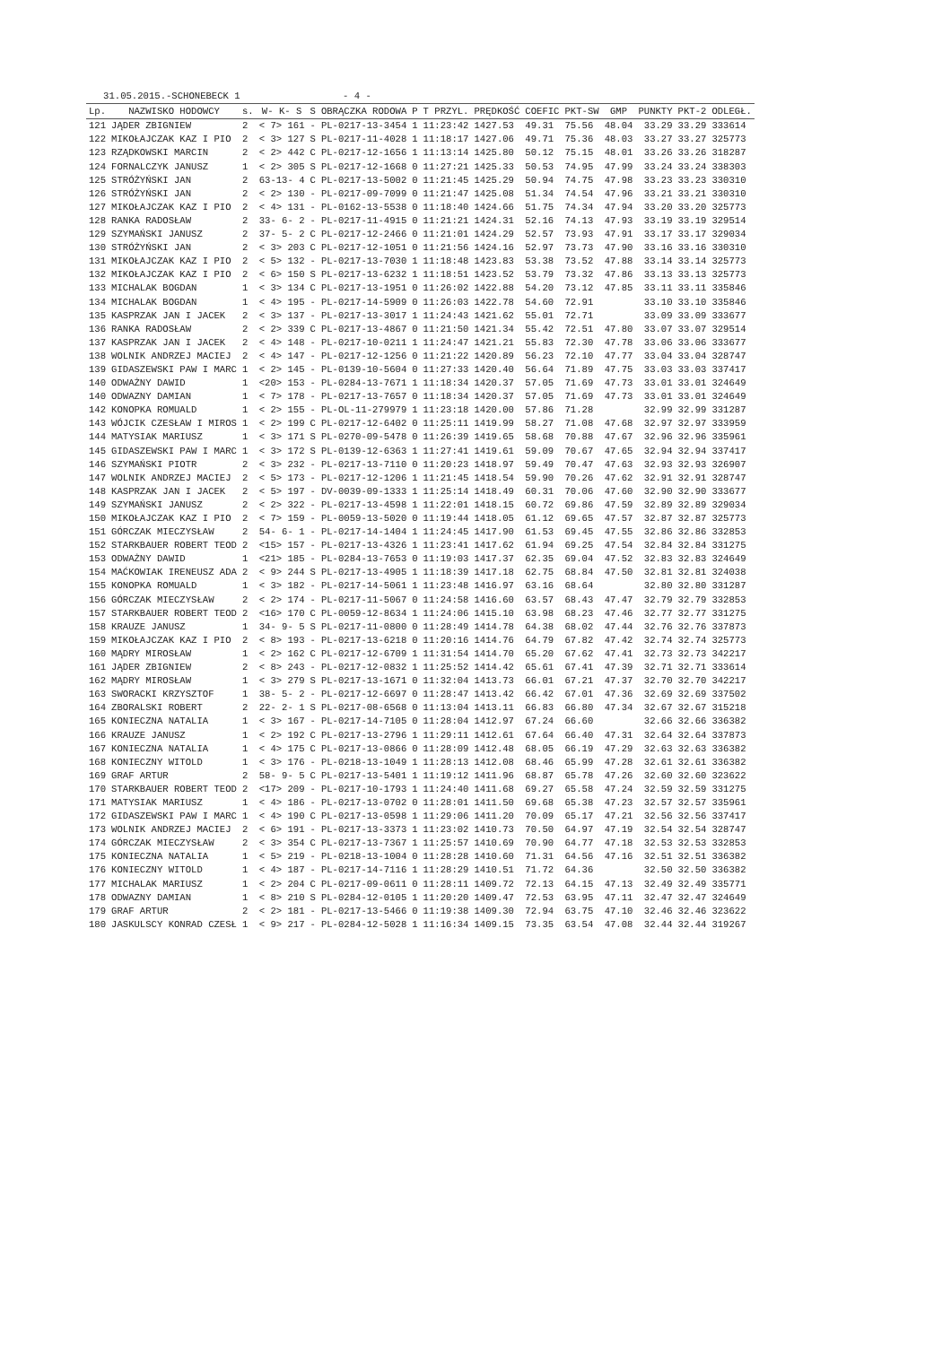31.05.2015.-SCHONEBECK 1                  - 4 -
| Lp. | NAZWISKO HODOWCY | s. | W- K- S | S | OBRĄCZKA RODOWA | P | T PRZYL. | PRĘDKOŚĆ | COEFIC | PKT-SW | GMP | PUNKTY | PKT-2 | ODLEGŁ. |
| --- | --- | --- | --- | --- | --- | --- | --- | --- | --- | --- | --- | --- | --- | --- |
| 121 | JĄDER ZBIGNIEW | 2 | < 7> 161 | - | PL-0217-13-3454 | 1 | 11:23:42 | 1427.53 | 49.31 | 75.56 | 48.04 | 33.29 | 33.29 | 333614 |
| 122 | MIKOŁAJCZAK KAZ I PIO | 2 | < 3> 127 | S | PL-0217-11-4028 | 1 | 11:18:17 | 1427.06 | 49.71 | 75.36 | 48.03 | 33.27 | 33.27 | 325773 |
| 123 | RZĄDKOWSKI MARCIN | 2 | < 2> 442 | C | PL-0217-12-1656 | 1 | 11:13:14 | 1425.80 | 50.12 | 75.15 | 48.01 | 33.26 | 33.26 | 318287 |
| 124 | FORNALCZYK JANUSZ | 1 | < 2> 305 | S | PL-0217-12-1668 | 0 | 11:27:21 | 1425.33 | 50.53 | 74.95 | 47.99 | 33.24 | 33.24 | 338303 |
| 125 | STRÓŻYŃSKI JAN | 2 | 63-13- 4 | C | PL-0217-13-5002 | 0 | 11:21:45 | 1425.29 | 50.94 | 74.75 | 47.98 | 33.23 | 33.23 | 330310 |
| 126 | STRÓŻYŃSKI JAN | 2 | < 2> 130 | - | PL-0217-09-7099 | 0 | 11:21:47 | 1425.08 | 51.34 | 74.54 | 47.96 | 33.21 | 33.21 | 330310 |
| 127 | MIKOŁAJCZAK KAZ I PIO | 2 | < 4> 131 | - | PL-0162-13-5538 | 0 | 11:18:40 | 1424.66 | 51.75 | 74.34 | 47.94 | 33.20 | 33.20 | 325773 |
| 128 | RANKA RADOSŁAW | 2 | 33- 6- 2 | - | PL-0217-11-4915 | 0 | 11:21:21 | 1424.31 | 52.16 | 74.13 | 47.93 | 33.19 | 33.19 | 329514 |
| 129 | SZYMAŃSKI JANUSZ | 2 | 37- 5- 2 | C | PL-0217-12-2466 | 0 | 11:21:01 | 1424.29 | 52.57 | 73.93 | 47.91 | 33.17 | 33.17 | 329034 |
| 130 | STRÓŻYŃSKI JAN | 2 | < 3> 203 | C | PL-0217-12-1051 | 0 | 11:21:56 | 1424.16 | 52.97 | 73.73 | 47.90 | 33.16 | 33.16 | 330310 |
| 131 | MIKOŁAJCZAK KAZ I PIO | 2 | < 5> 132 | - | PL-0217-13-7030 | 1 | 11:18:48 | 1423.83 | 53.38 | 73.52 | 47.88 | 33.14 | 33.14 | 325773 |
| 132 | MIKOŁAJCZAK KAZ I PIO | 2 | < 6> 150 | S | PL-0217-13-6232 | 1 | 11:18:51 | 1423.52 | 53.79 | 73.32 | 47.86 | 33.13 | 33.13 | 325773 |
| 133 | MICHALAK BOGDAN | 1 | < 3> 134 | C | PL-0217-13-1951 | 0 | 11:26:02 | 1422.88 | 54.20 | 73.12 | 47.85 | 33.11 | 33.11 | 335846 |
| 134 | MICHALAK BOGDAN | 1 | < 4> 195 | - | PL-0217-14-5909 | 0 | 11:26:03 | 1422.78 | 54.60 | 72.91 | | 33.10 | 33.10 | 335846 |
| 135 | KASPRZAK JAN I JACEK | 2 | < 3> 137 | - | PL-0217-13-3017 | 1 | 11:24:43 | 1421.62 | 55.01 | 72.71 | | 33.09 | 33.09 | 333677 |
| 136 | RANKA RADOSŁAW | 2 | < 2> 339 | C | PL-0217-13-4867 | 0 | 11:21:50 | 1421.34 | 55.42 | 72.51 | 47.80 | 33.07 | 33.07 | 329514 |
| 137 | KASPRZAK JAN I JACEK | 2 | < 4> 148 | - | PL-0217-10-0211 | 1 | 11:24:47 | 1421.21 | 55.83 | 72.30 | 47.78 | 33.06 | 33.06 | 333677 |
| 138 | WOLNIK ANDRZEJ MACIEJ | 2 | < 4> 147 | - | PL-0217-12-1256 | 0 | 11:21:22 | 1420.89 | 56.23 | 72.10 | 47.77 | 33.04 | 33.04 | 328747 |
| 139 | GIDASZEWSKI PAW I MARC | 1 | < 2> 145 | - | PL-0139-10-5604 | 0 | 11:27:33 | 1420.40 | 56.64 | 71.89 | 47.75 | 33.03 | 33.03 | 337417 |
| 140 | ODWAŻNY DAWID | 1 | <20> 153 | - | PL-0284-13-7671 | 1 | 11:18:34 | 1420.37 | 57.05 | 71.69 | 47.73 | 33.01 | 33.01 | 324649 |
| 140 | ODWAZNY DAMIAN | 1 | < 7> 178 | - | PL-0217-13-7657 | 0 | 11:18:34 | 1420.37 | 57.05 | 71.69 | 47.73 | 33.01 | 33.01 | 324649 |
| 142 | KONOPKA ROMUALD | 1 | < 2> 155 | - | PL-OL-11-279979 | 1 | 11:23:18 | 1420.00 | 57.86 | 71.28 | | 32.99 | 32.99 | 331287 |
| 143 | WÓJCIK CZESŁAW I MIROS | 1 | < 2> 199 | C | PL-0217-12-6402 | 0 | 11:25:11 | 1419.99 | 58.27 | 71.08 | 47.68 | 32.97 | 32.97 | 333959 |
| 144 | MATYSIAK MARIUSZ | 1 | < 3> 171 | S | PL-0270-09-5478 | 0 | 11:26:39 | 1419.65 | 58.68 | 70.88 | 47.67 | 32.96 | 32.96 | 335961 |
| 145 | GIDASZEWSKI PAW I MARC | 1 | < 3> 172 | S | PL-0139-12-6363 | 1 | 11:27:41 | 1419.61 | 59.09 | 70.67 | 47.65 | 32.94 | 32.94 | 337417 |
| 146 | SZYMAŃSKI PIOTR | 2 | < 3> 232 | - | PL-0217-13-7110 | 0 | 11:20:23 | 1418.97 | 59.49 | 70.47 | 47.63 | 32.93 | 32.93 | 326907 |
| 147 | WOLNIK ANDRZEJ MACIEJ | 2 | < 5> 173 | - | PL-0217-12-1206 | 1 | 11:21:45 | 1418.54 | 59.90 | 70.26 | 47.62 | 32.91 | 32.91 | 328747 |
| 148 | KASPRZAK JAN I JACEK | 2 | < 5> 197 | - | DV-0039-09-1333 | 1 | 11:25:14 | 1418.49 | 60.31 | 70.06 | 47.60 | 32.90 | 32.90 | 333677 |
| 149 | SZYMAŃSKI JANUSZ | 2 | < 2> 322 | - | PL-0217-13-4598 | 1 | 11:22:01 | 1418.15 | 60.72 | 69.86 | 47.59 | 32.89 | 32.89 | 329034 |
| 150 | MIKOŁAJCZAK KAZ I PIO | 2 | < 7> 159 | - | PL-0059-13-5020 | 0 | 11:19:44 | 1418.05 | 61.12 | 69.65 | 47.57 | 32.87 | 32.87 | 325773 |
| 151 | GÓRCZAK MIECZYSŁAW | 2 | 54- 6- 1 | - | PL-0217-14-1404 | 1 | 11:24:45 | 1417.90 | 61.53 | 69.45 | 47.55 | 32.86 | 32.86 | 332853 |
| 152 | STARKBAUER ROBERT TEOD | 2 | <15> 157 | - | PL-0217-13-4326 | 1 | 11:23:41 | 1417.62 | 61.94 | 69.25 | 47.54 | 32.84 | 32.84 | 331275 |
| 153 | ODWAŻNY DAWID | 1 | <21> 185 | - | PL-0284-13-7653 | 0 | 11:19:03 | 1417.37 | 62.35 | 69.04 | 47.52 | 32.83 | 32.83 | 324649 |
| 154 | MAĆKOWIAK IRENEUSZ ADA | 2 | < 9> 244 | S | PL-0217-13-4905 | 1 | 11:18:39 | 1417.18 | 62.75 | 68.84 | 47.50 | 32.81 | 32.81 | 324038 |
| 155 | KONOPKA ROMUALD | 1 | < 3> 182 | - | PL-0217-14-5061 | 1 | 11:23:48 | 1416.97 | 63.16 | 68.64 | | 32.80 | 32.80 | 331287 |
| 156 | GÓRCZAK MIECZYSŁAW | 2 | < 2> 174 | - | PL-0217-11-5067 | 0 | 11:24:58 | 1416.60 | 63.57 | 68.43 | 47.47 | 32.79 | 32.79 | 332853 |
| 157 | STARKBAUER ROBERT TEOD | 2 | <16> 170 | C | PL-0059-12-8634 | 1 | 11:24:06 | 1415.10 | 63.98 | 68.23 | 47.46 | 32.77 | 32.77 | 331275 |
| 158 | KRAUZE JANUSZ | 1 | 34- 9- 5 | S | PL-0217-11-0800 | 0 | 11:28:49 | 1414.78 | 64.38 | 68.02 | 47.44 | 32.76 | 32.76 | 337873 |
| 159 | MIKOŁAJCZAK KAZ I PIO | 2 | < 8> 193 | - | PL-0217-13-6218 | 0 | 11:20:16 | 1414.76 | 64.79 | 67.82 | 47.42 | 32.74 | 32.74 | 325773 |
| 160 | MĄDRY MIROSŁAW | 1 | < 2> 162 | C | PL-0217-12-6709 | 1 | 11:31:54 | 1414.70 | 65.20 | 67.62 | 47.41 | 32.73 | 32.73 | 342217 |
| 161 | JĄDER ZBIGNIEW | 2 | < 8> 243 | - | PL-0217-12-0832 | 1 | 11:25:52 | 1414.42 | 65.61 | 67.41 | 47.39 | 32.71 | 32.71 | 333614 |
| 162 | MĄDRY MIROSŁAW | 1 | < 3> 279 | S | PL-0217-13-1671 | 0 | 11:32:04 | 1413.73 | 66.01 | 67.21 | 47.37 | 32.70 | 32.70 | 342217 |
| 163 | SWORACKI KRZYSZTOF | 1 | 38- 5- 2 | - | PL-0217-12-6697 | 0 | 11:28:47 | 1413.42 | 66.42 | 67.01 | 47.36 | 32.69 | 32.69 | 337502 |
| 164 | ZBORALSKI ROBERT | 2 | 22- 2- 1 | S | PL-0217-08-6568 | 0 | 11:13:04 | 1413.11 | 66.83 | 66.80 | 47.34 | 32.67 | 32.67 | 315218 |
| 165 | KONIECZNA NATALIA | 1 | < 3> 167 | - | PL-0217-14-7105 | 0 | 11:28:04 | 1412.97 | 67.24 | 66.60 | | 32.66 | 32.66 | 336382 |
| 166 | KRAUZE JANUSZ | 1 | < 2> 192 | C | PL-0217-13-2796 | 1 | 11:29:11 | 1412.61 | 67.64 | 66.40 | 47.31 | 32.64 | 32.64 | 337873 |
| 167 | KONIECZNA NATALIA | 1 | < 4> 175 | C | PL-0217-13-0866 | 0 | 11:28:09 | 1412.48 | 68.05 | 66.19 | 47.29 | 32.63 | 32.63 | 336382 |
| 168 | KONIECZNY WITOLD | 1 | < 3> 176 | - | PL-0218-13-1049 | 1 | 11:28:13 | 1412.08 | 68.46 | 65.99 | 47.28 | 32.61 | 32.61 | 336382 |
| 169 | GRAF ARTUR | 2 | 58- 9- 5 | C | PL-0217-13-5401 | 1 | 11:19:12 | 1411.96 | 68.87 | 65.78 | 47.26 | 32.60 | 32.60 | 323622 |
| 170 | STARKBAUER ROBERT TEOD | 2 | <17> 209 | - | PL-0217-10-1793 | 1 | 11:24:40 | 1411.68 | 69.27 | 65.58 | 47.24 | 32.59 | 32.59 | 331275 |
| 171 | MATYSIAK MARIUSZ | 1 | < 4> 186 | - | PL-0217-13-0702 | 0 | 11:28:01 | 1411.50 | 69.68 | 65.38 | 47.23 | 32.57 | 32.57 | 335961 |
| 172 | GIDASZEWSKI PAW I MARC | 1 | < 4> 190 | C | PL-0217-13-0598 | 1 | 11:29:06 | 1411.20 | 70.09 | 65.17 | 47.21 | 32.56 | 32.56 | 337417 |
| 173 | WOLNIK ANDRZEJ MACIEJ | 2 | < 6> 191 | - | PL-0217-13-3373 | 1 | 11:23:02 | 1410.73 | 70.50 | 64.97 | 47.19 | 32.54 | 32.54 | 328747 |
| 174 | GÓRCZAK MIECZYSŁAW | 2 | < 3> 354 | C | PL-0217-13-7367 | 1 | 11:25:57 | 1410.69 | 70.90 | 64.77 | 47.18 | 32.53 | 32.53 | 332853 |
| 175 | KONIECZNA NATALIA | 1 | < 5> 219 | - | PL-0218-13-1004 | 0 | 11:28:28 | 1410.60 | 71.31 | 64.56 | 47.16 | 32.51 | 32.51 | 336382 |
| 176 | KONIECZNY WITOLD | 1 | < 4> 187 | - | PL-0217-14-7116 | 1 | 11:28:29 | 1410.51 | 71.72 | 64.36 | | 32.50 | 32.50 | 336382 |
| 177 | MICHALAK MARIUSZ | 1 | < 2> 204 | C | PL-0217-09-0611 | 0 | 11:28:11 | 1409.72 | 72.13 | 64.15 | 47.13 | 32.49 | 32.49 | 335771 |
| 178 | ODWAZNY DAMIAN | 1 | < 8> 210 | S | PL-0284-12-0105 | 1 | 11:20:20 | 1409.47 | 72.53 | 63.95 | 47.11 | 32.47 | 32.47 | 324649 |
| 179 | GRAF ARTUR | 2 | < 2> 181 | - | PL-0217-13-5466 | 0 | 11:19:38 | 1409.30 | 72.94 | 63.75 | 47.10 | 32.46 | 32.46 | 323622 |
| 180 | JASKULSCY KONRAD CZESŁ | 1 | < 9> 217 | - | PL-0284-12-5028 | 1 | 11:16:34 | 1409.15 | 73.35 | 63.54 | 47.08 | 32.44 | 32.44 | 319267 |